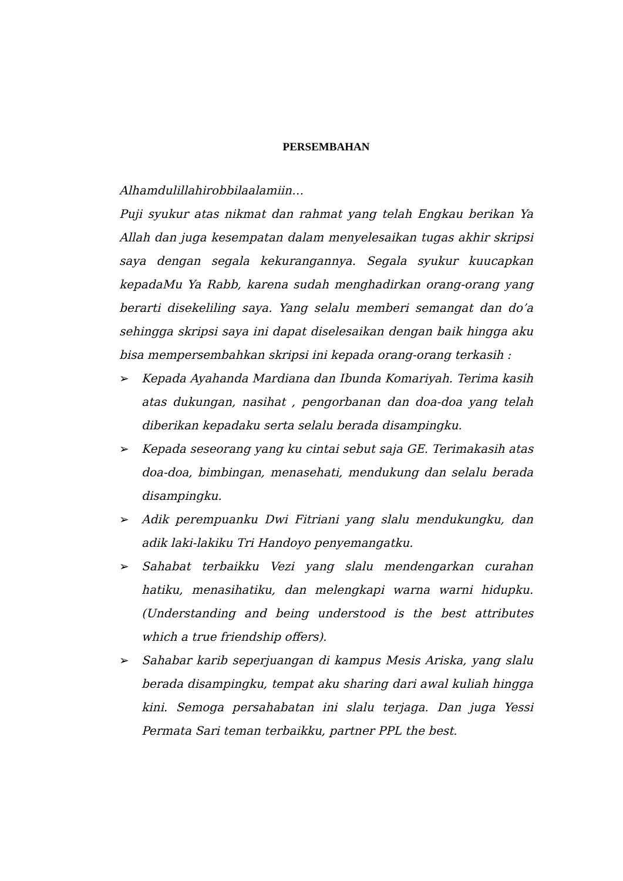PERSEMBAHAN
Alhamdulillahirobbilaalamiin…
Puji syukur atas nikmat dan rahmat yang telah Engkau berikan Ya Allah dan juga kesempatan dalam menyelesaikan tugas akhir skripsi saya dengan segala kekurangannya. Segala syukur kuucapkan kepadaMu Ya Rabb, karena sudah menghadirkan orang-orang yang berarti disekeliling saya. Yang selalu memberi semangat dan do’a sehingga skripsi saya ini dapat diselesaikan dengan baik hingga aku bisa mempersembahkan skripsi ini kepada orang-orang terkasih :
➢ Kepada Ayahanda Mardiana dan Ibunda Komariyah. Terima kasih atas dukungan, nasihat , pengorbanan dan doa-doa yang telah diberikan kepadaku serta selalu berada disampingku.
➢ Kepada seseorang yang ku cintai sebut saja GE. Terimakasih atas doa-doa, bimbingan, menasehati, mendukung dan selalu berada disampingku.
➢ Adik perempuanku Dwi Fitriani yang slalu mendukungku, dan adik laki-lakiku Tri Handoyo penyemangatku.
➢ Sahabat terbaikku Vezi yang slalu mendengarkan curahan hatiku, menasihatiku, dan melengkapi warna warni hidupku. (Understanding and being understood is the best attributes which a true friendship offers).
➢ Sahabar karib seperjuangan di kampus Mesis Ariska, yang slalu berada disampingku, tempat aku sharing dari awal kuliah hingga kini. Semoga persahabatan ini slalu terjaga. Dan juga Yessi Permata Sari teman terbaikku, partner PPL the best.